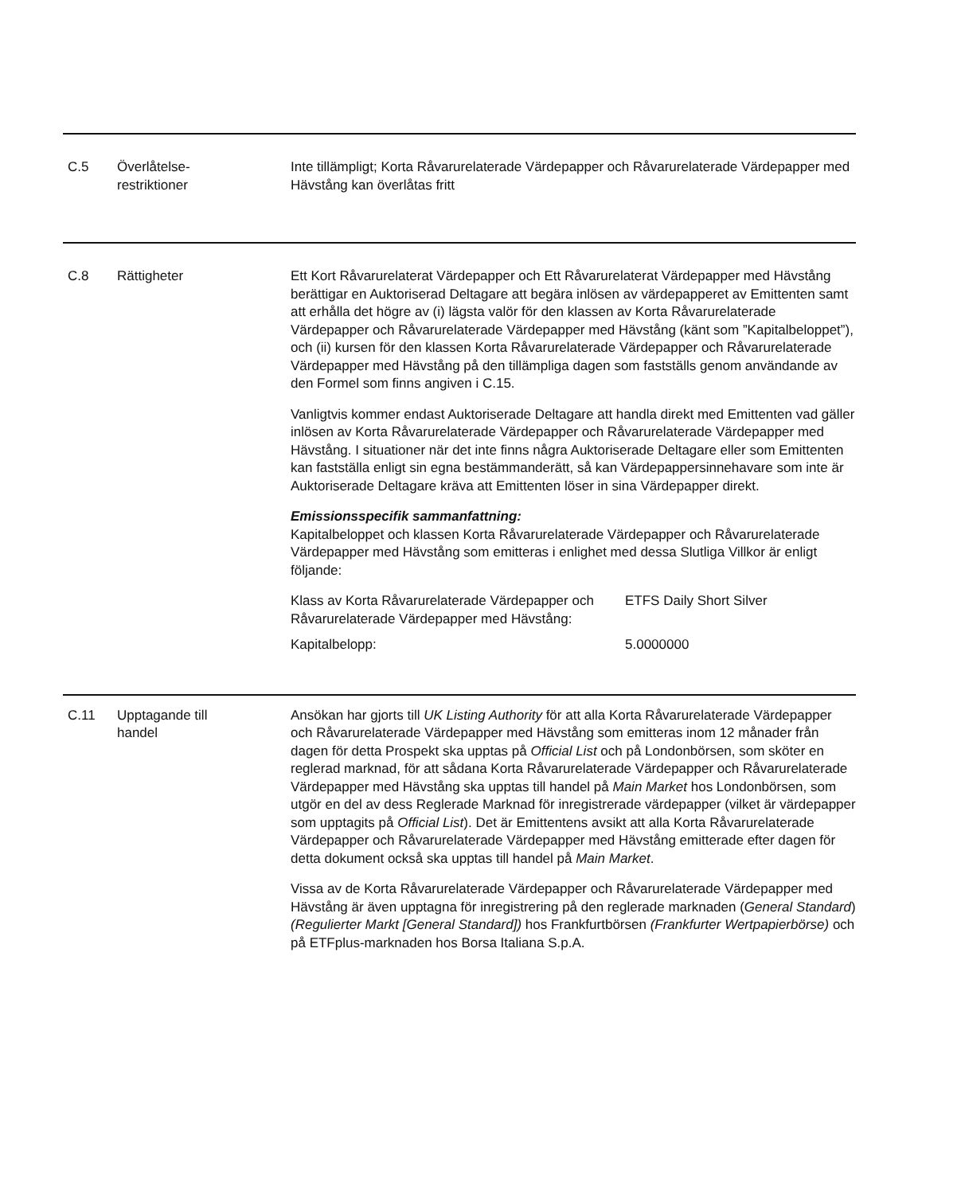C.5 Överlåtelse-
restriktioner
Inte tillämpligt; Korta Råvarurelaterade Värdepapper och Råvarurelaterade Värdepapper med Hävstång kan överlåtas fritt
C.8 Rättigheter Ett Kort Råvarurelaterat Värdepapper och Ett Råvarurelaterat Värdepapper med Hävstång berättigar en Auktoriserad Deltagare att begära inlösen av värdepapperet av Emittenten samt att erhålla det högre av (i) lägsta valör för den klassen av Korta Råvarurelaterade Värdepapper och Råvarurelaterade Värdepapper med Hävstång (känt som ”Kapitalbeloppet”), och (ii) kursen för den klassen Korta Råvarurelaterade Värdepapper och Råvarurelaterade Värdepapper med Hävstång på den tillämpliga dagen som fastställs genom användande av den Formel som finns angiven i C.15.
Vanligtvis kommer endast Auktoriserade Deltagare att handla direkt med Emittenten vad gäller inlösen av Korta Råvarurelaterade Värdepapper och Råvarurelaterade Värdepapper med Hävstång. I situationer när det inte finns några Auktoriserade Deltagare eller som Emittenten kan fastställa enligt sin egna bestämmanderätt, så kan Värdepappersinnehavare som inte är Auktoriserade Deltagare kräva att Emittenten löser in sina Värdepapper direkt.
Emissionsspecifik sammanfattning:
Kapitalbeloppet och klassen Korta Råvarurelaterade Värdepapper och Råvarurelaterade Värdepapper med Hävstång som emitteras i enlighet med dessa Slutliga Villkor är enligt följande:
| Klass av Korta Råvarurelaterade Värdepapper och Råvarurelaterade Värdepapper med Hävstång: | ETFS Daily Short Silver |
| Kapitalbelopp: | 5.0000000 |
C.11 Upptagande till
handel
Ansökan har gjorts till UK Listing Authority för att alla Korta Råvarurelaterade Värdepapper och Råvarurelaterade Värdepapper med Hävstång som emitteras inom 12 månader från dagen för detta Prospekt ska upptas på Official List och på Londonbörsen, som sköter en reglerad marknad, för att sådana Korta Råvarurelaterade Värdepapper och Råvarurelaterade Värdepapper med Hävstång ska upptas till handel på Main Market hos Londonbörsen, som utgör en del av dess Reglerade Marknad för inregistrerade värdepapper (vilket är värdepapper som upptagits på Official List). Det är Emittentens avsikt att alla Korta Råvarurelaterade Värdepapper och Råvarurelaterade Värdepapper med Hävstång emitterade efter dagen för detta dokument också ska upptas till handel på Main Market.
Vissa av de Korta Råvarurelaterade Värdepapper och Råvarurelaterade Värdepapper med Hävstång är även upptagna för inregistrering på den reglerade marknaden (General Standard) (Regulierter Markt [General Standard]) hos Frankfurtbörsen (Frankfurter Wertpapierbörse) och på ETFplus-marknaden hos Borsa Italiana S.p.A.